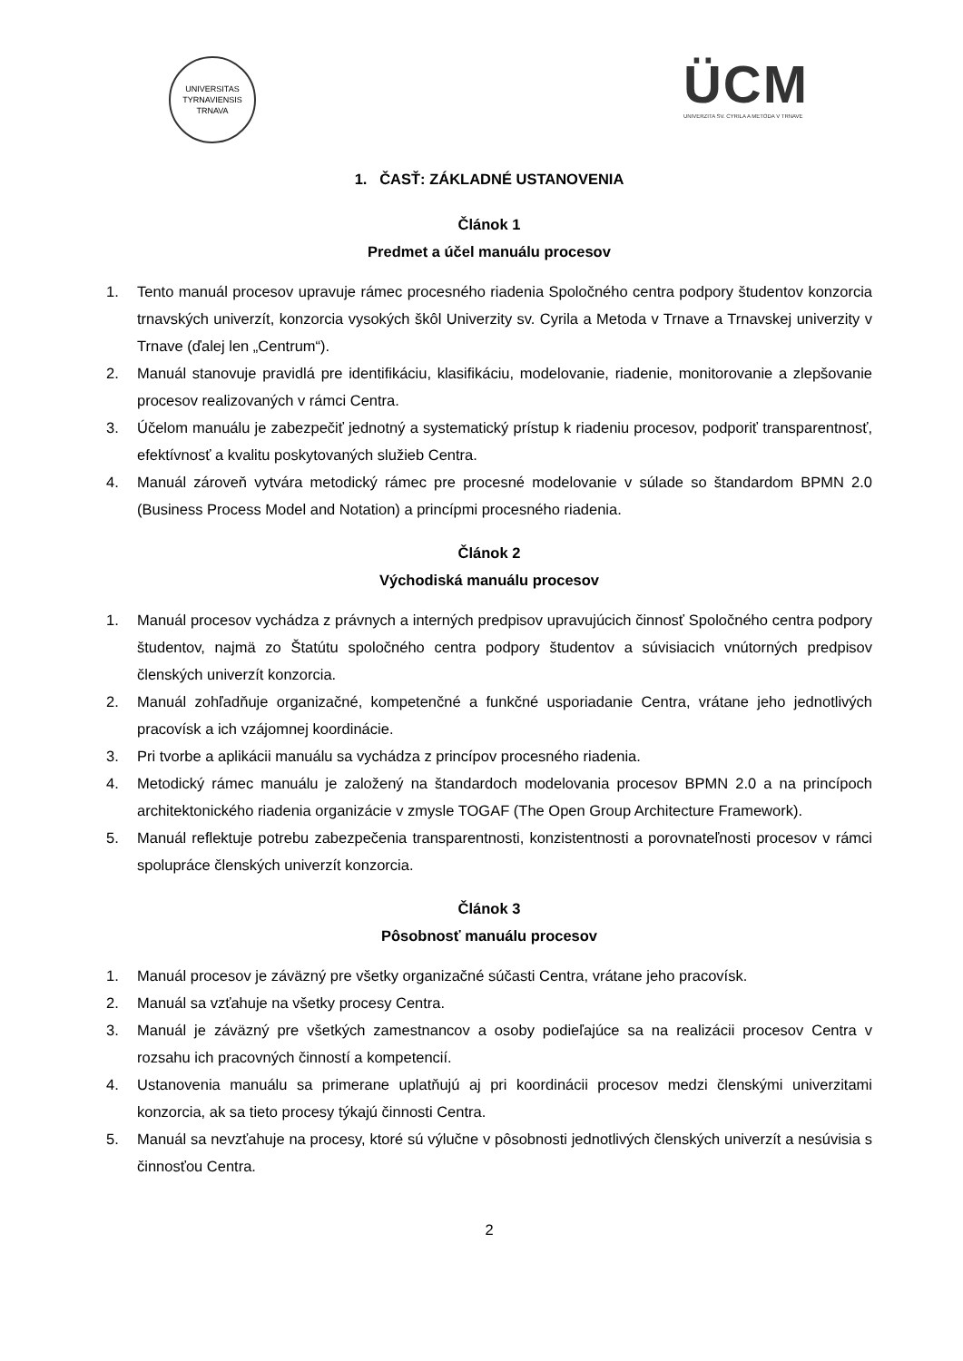UNIVERSITAS TYRNAVIENSIS
TRNAVA
ÜCM
UNIVERZITA SV. CYRILA A METODA V TRNAVE
1. ČASŤ: ZÁKLADNÉ USTANOVENIA
Článok 1
Predmet a účel manuálu procesov
1. Tento manuál procesov upravuje rámec procesného riadenia Spoločného centra podpory študentov konzorcia trnavských univerzít, konzorcia vysokých škôl Univerzity sv. Cyrila a Metoda v Trnave a Trnavskej univerzity v Trnave (ďalej len „Centrum“).
2. Manuál stanovuje pravidlá pre identifikáciu, klasifikáciu, modelovanie, riadenie, monitorovanie a zlepšovanie procesov realizovaných v rámci Centra.
3. Účelom manuálu je zabezpečiť jednotný a systematický prístup k riadeniu procesov, podporiť transparentnosť, efektívnosť a kvalitu poskytovaných služieb Centra.
4. Manuál zároveň vytvára metodický rámec pre procesné modelovanie v súlade so štandardom BPMN 2.0 (Business Process Model and Notation) a princípmi procesného riadenia.
Článok 2
Východiská manuálu procesov
1. Manuál procesov vychádza z právnych a interných predpisov upravujúcich činnosť Spoločného centra podpory študentov, najmä zo Štatútu spoločného centra podpory študentov a súvisiacich vnútorných predpisov členských univerzít konzorcia.
2. Manuál zohľadňuje organizačné, kompetenčné a funkčné usporiadanie Centra, vrátane jeho jednotlivých pracovísk a ich vzájomnej koordinácie.
3. Pri tvorbe a aplikácii manuálu sa vychádza z princípov procesného riadenia.
4. Metodický rámec manuálu je založený na štandardoch modelovania procesov BPMN 2.0 a na princípoch architektonického riadenia organizácie v zmysle TOGAF (The Open Group Architecture Framework).
5. Manuál reflektuje potrebu zabezpečenia transparentnosti, konzistentnosti a porovnateľnosti procesov v rámci spolupráce členských univerzít konzorcia.
Článok 3
Pôsobnosť manuálu procesov
1. Manuál procesov je záväzný pre všetky organizačné súčasti Centra, vrátane jeho pracovísk.
2. Manuál sa vzťahuje na všetky procesy Centra.
3. Manuál je záväzný pre všetkých zamestnancov a osoby podieľajúce sa na realizácii procesov Centra v rozsahu ich pracovných činností a kompetencií.
4. Ustanovenia manuálu sa primerane uplatňujú aj pri koordinácii procesov medzi členskými univerzitami konzorcia, ak sa tieto procesy týkajú činnosti Centra.
5. Manuál sa nevzťahuje na procesy, ktoré sú výlučne v pôsobnosti jednotlivých členských univerzít a nesúvisia s činnosťou Centra.
2